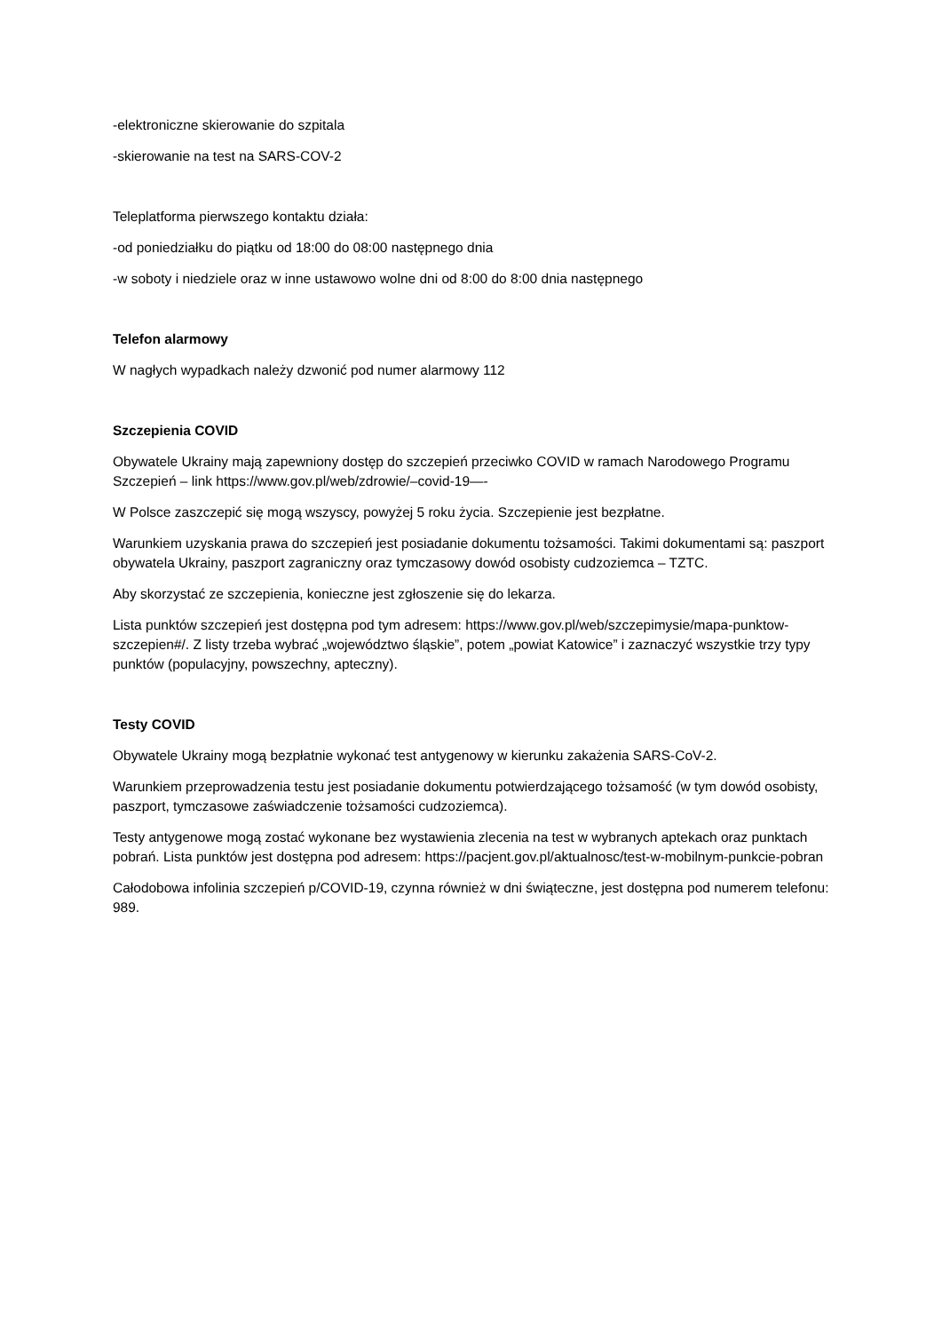-elektroniczne skierowanie do szpitala
-skierowanie na test na SARS-COV-2
Teleplatforma pierwszego kontaktu działa:
-od poniedziałku do piątku od 18:00 do 08:00 następnego dnia
-w soboty i niedziele oraz w inne ustawowo wolne dni od 8:00 do 8:00 dnia następnego
Telefon alarmowy
W nagłych wypadkach należy dzwonić pod numer alarmowy 112
Szczepienia COVID
Obywatele Ukrainy mają zapewniony dostęp do szczepień przeciwko COVID w ramach Narodowego Programu Szczepień – link https://www.gov.pl/web/zdrowie/–covid-19—-
W Polsce zaszczepić się mogą wszyscy, powyżej 5 roku życia. Szczepienie jest bezpłatne.
Warunkiem uzyskania prawa do szczepień jest posiadanie dokumentu tożsamości. Takimi dokumentami są: paszport obywatela Ukrainy, paszport zagraniczny oraz tymczasowy dowód osobisty cudzoziemca – TZTC.
Aby skorzystać ze szczepienia, konieczne jest zgłoszenie się do lekarza.
Lista punktów szczepień jest dostępna pod tym adresem: https://www.gov.pl/web/szczepimysie/mapa-punktow-szczepien#/. Z listy trzeba wybrać „województwo śląskie”, potem „powiat Katowice” i zaznaczyć wszystkie trzy typy punktów (populacyjny, powszechny, apteczny).
Testy COVID
Obywatele Ukrainy mogą bezpłatnie wykonać test antygenowy w kierunku zakażenia SARS-CoV-2.
Warunkiem przeprowadzenia testu jest posiadanie dokumentu potwierdzającego tożsamość (w tym dowód osobisty, paszport, tymczasowe zaświadczenie tożsamości cudzoziemca).
Testy antygenowe mogą zostać wykonane bez wystawienia zlecenia na test w wybranych aptekach oraz punktach pobrań. Lista punktów jest dostępna pod adresem: https://pacjent.gov.pl/aktualnosc/test-w-mobilnym-punkcie-pobran
Całodobowa infolinia szczepień p/COVID-19, czynna również w dni świąteczne, jest dostępna pod numerem telefonu: 989.